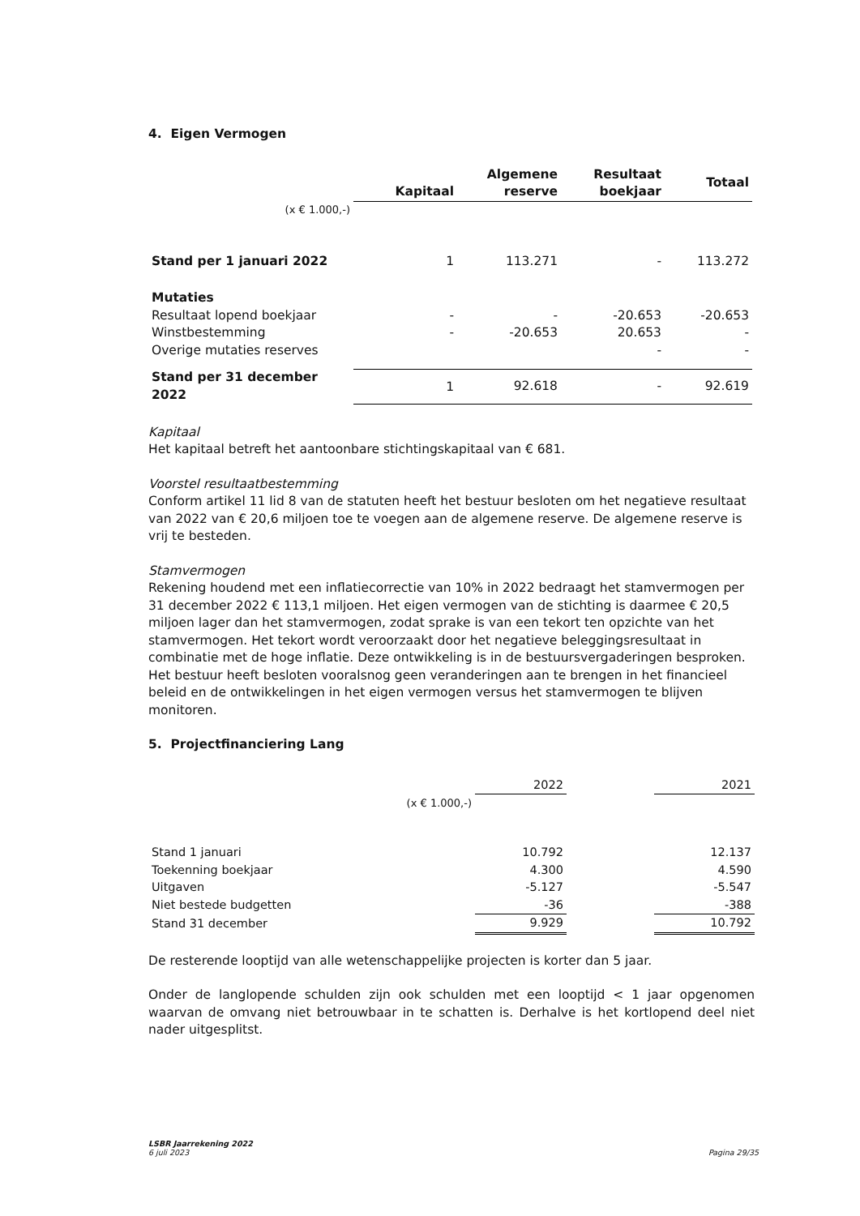4. Eigen Vermogen
| | Kapitaal | Algemene reserve | Resultaat boekjaar | Totaal |
| --- | --- | --- | --- | --- |
| (x € 1.000,-) | | | | |
| Stand per 1 januari 2022 | 1 | 113.271 | - | 113.272 |
| Mutaties | | | | |
| Resultaat lopend boekjaar | - | - | -20.653 | -20.653 |
| Winstbestemming | - | -20.653 | 20.653 | - |
| Overige mutaties reserves | | | - | - |
| Stand per 31 december 2022 | 1 | 92.618 | - | 92.619 |
Kapitaal
Het kapitaal betreft het aantoonbare stichtingskapitaal van € 681.
Voorstel resultaatbestemming
Conform artikel 11 lid 8 van de statuten heeft het bestuur besloten om het negatieve resultaat van 2022 van € 20,6 miljoen toe te voegen aan de algemene reserve. De algemene reserve is vrij te besteden.
Stamvermogen
Rekening houdend met een inflatiecorrectie van 10% in 2022 bedraagt het stamvermogen per 31 december 2022 € 113,1 miljoen. Het eigen vermogen van de stichting is daarmee € 20,5 miljoen lager dan het stamvermogen, zodat sprake is van een tekort ten opzichte van het stamvermogen. Het tekort wordt veroorzaakt door het negatieve beleggingsresultaat in combinatie met de hoge inflatie. Deze ontwikkeling is in de bestuursvergaderingen besproken. Het bestuur heeft besloten vooralsnog geen veranderingen aan te brengen in het financieel beleid en de ontwikkelingen in het eigen vermogen versus het stamvermogen te blijven monitoren.
5. Projectfinanciering Lang
| | 2022 | | 2021 |
| (x € 1.000,-) | | | |
| Stand 1 januari | 10.792 | | 12.137 |
| Toekenning boekjaar | 4.300 | | 4.590 |
| Uitgaven | -5.127 | | -5.547 |
| Niet bestede budgetten | -36 | | -388 |
| Stand 31 december | 9.929 | | 10.792 |
De resterende looptijd van alle wetenschappelijke projecten is korter dan 5 jaar.
Onder de langlopende schulden zijn ook schulden met een looptijd < 1 jaar opgenomen waarvan de omvang niet betrouwbaar in te schatten is. Derhalve is het kortlopend deel niet nader uitgesplitst.
LSBR Jaarrekening 2022
6 juli 2023
Pagina 29/35